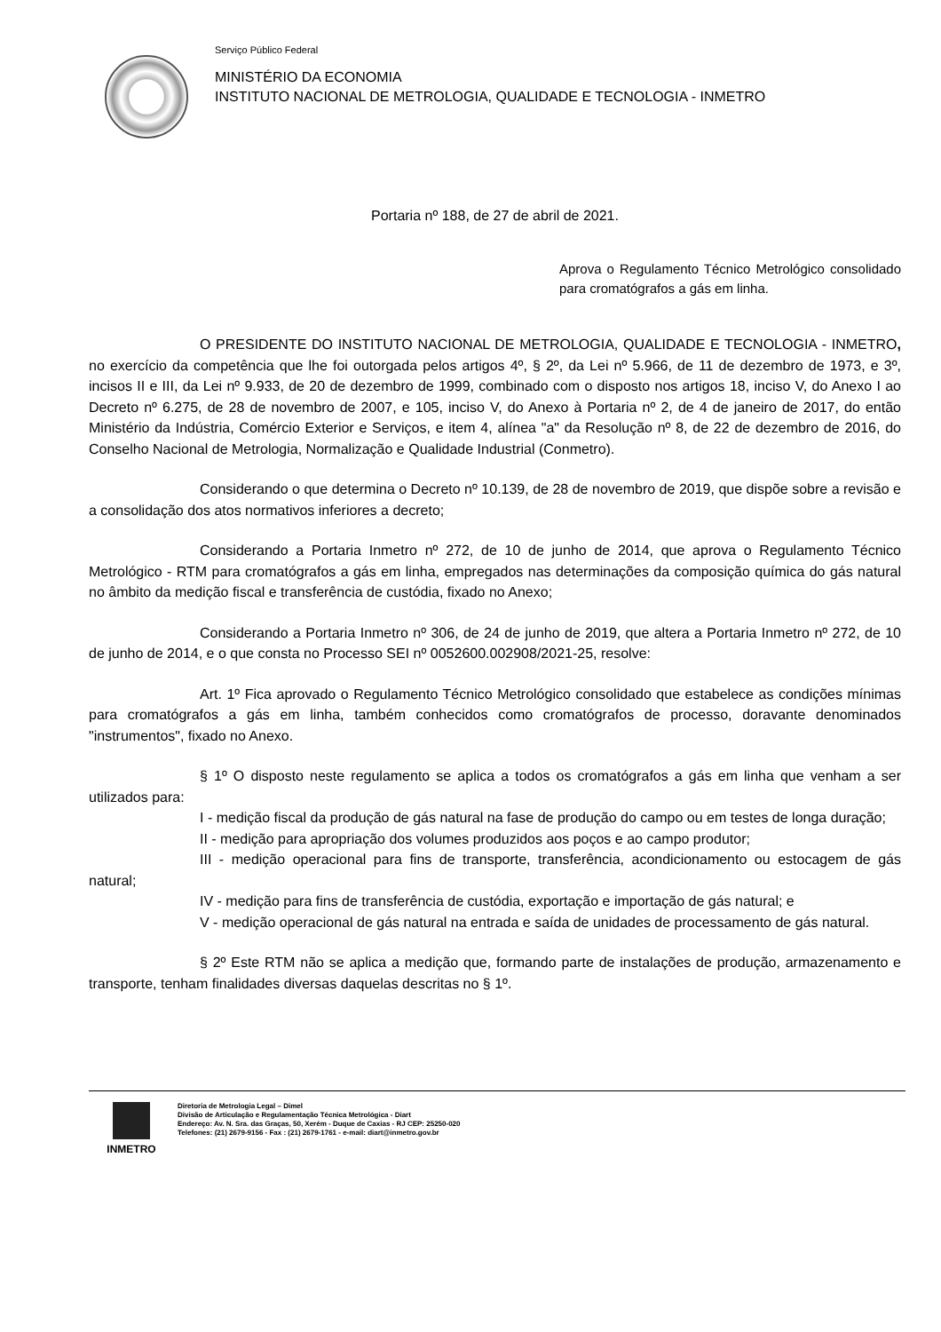Serviço Público Federal
MINISTÉRIO DA ECONOMIA
INSTITUTO NACIONAL DE METROLOGIA, QUALIDADE E TECNOLOGIA - INMETRO
Portaria nº 188, de 27 de abril de 2021.
Aprova o Regulamento Técnico Metrológico consolidado para cromatógrafos a gás em linha.
O PRESIDENTE DO INSTITUTO NACIONAL DE METROLOGIA, QUALIDADE E TECNOLOGIA - INMETRO, no exercício da competência que lhe foi outorgada pelos artigos 4º, § 2º, da Lei nº 5.966, de 11 de dezembro de 1973, e 3º, incisos II e III, da Lei nº 9.933, de 20 de dezembro de 1999, combinado com o disposto nos artigos 18, inciso V, do Anexo I ao Decreto nº 6.275, de 28 de novembro de 2007, e 105, inciso V, do Anexo à Portaria nº 2, de 4 de janeiro de 2017, do então Ministério da Indústria, Comércio Exterior e Serviços, e item 4, alínea "a" da Resolução nº 8, de 22 de dezembro de 2016, do Conselho Nacional de Metrologia, Normalização e Qualidade Industrial (Conmetro).
Considerando o que determina o Decreto nº 10.139, de 28 de novembro de 2019, que dispõe sobre a revisão e a consolidação dos atos normativos inferiores a decreto;
Considerando a Portaria Inmetro nº 272, de 10 de junho de 2014, que aprova o Regulamento Técnico Metrológico - RTM para cromatógrafos a gás em linha, empregados nas determinações da composição química do gás natural no âmbito da medição fiscal e transferência de custódia, fixado no Anexo;
Considerando a Portaria Inmetro nº 306, de 24 de junho de 2019, que altera a Portaria Inmetro nº 272, de 10 de junho de 2014, e o que consta no Processo SEI nº 0052600.002908/2021-25, resolve:
Art. 1º Fica aprovado o Regulamento Técnico Metrológico consolidado que estabelece as condições mínimas para cromatógrafos a gás em linha, também conhecidos como cromatógrafos de processo, doravante denominados "instrumentos", fixado no Anexo.
§ 1º O disposto neste regulamento se aplica a todos os cromatógrafos a gás em linha que venham a ser utilizados para:
I - medição fiscal da produção de gás natural na fase de produção do campo ou em testes de longa duração;
II - medição para apropriação dos volumes produzidos aos poços e ao campo produtor;
III - medição operacional para fins de transporte, transferência, acondicionamento ou estocagem de gás natural;
IV - medição para fins de transferência de custódia, exportação e importação de gás natural; e
V - medição operacional de gás natural na entrada e saída de unidades de processamento de gás natural.
§ 2º Este RTM não se aplica a medição que, formando parte de instalações de produção, armazenamento e transporte, tenham finalidades diversas daquelas descritas no § 1º.
INMETRO
Diretoria de Metrologia Legal – Dimel
Divisão de Articulação e Regulamentação Técnica Metrológica - Diart
Endereço: Av. N. Sra. das Graças, 50, Xerém - Duque de Caxias - RJ CEP: 25250-020
Telefones: (21) 2679-9156 - Fax : (21) 2679-1761 - e-mail: diart@inmetro.gov.br